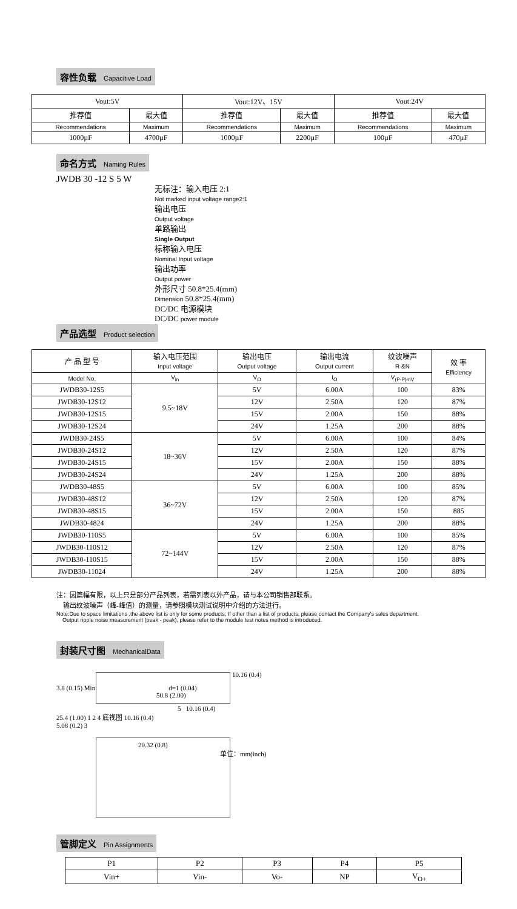容性负载 Capacitive Load
| Vout:5V | | Vout:12V、15V | | Vout:24V | |
| 推荐值 | 最大值 | 推荐值 | 最大值 | 推荐值 | 最大值 |
| Recommendations | Maximum | Recommendations | Maximum | Recommendations | Maximum |
| 1000µF | 4700µF | 1000µF | 2200µF | 100µF | 470µF |
命名方式 Naming Rules
JWDB 30 -12 S 5 W
无标注：输入电压 2:1
Not marked input voltage range2:1
输出电压
Output voltage
单路输出
Single Output
标称输入电压
Nominal Input voltage
输出功率
Output power
外形尺寸 50.8*25.4(mm)
Dimension 50.8*25.4(mm)
DC/DC 电源模块
DC/DC power module
产品选型 Product selection
| 产 品 型 号 | 输入电压范围 Input voltage | 输出电压 Output voltage | 输出电流 Output current | 纹波噪声 R &N | 效 率 Efficiency |
| Model No. | V<sub>in</sub> | V<sub>O</sub> | I<sub>O</sub> | V<sub>(P-P)mV</sub> | |
| JWDB30-12S5 | 9.5~18V | 5V | 6.00A | 100 | 83% |
| JWDB30-12S12 | | 12V | 2.50A | 120 | 87% |
| JWDB30-12S15 | | 15V | 2.00A | 150 | 88% |
| JWDB30-12S24 | | 24V | 1.25A | 200 | 88% |
| JWDB30-24S5 | 18~36V | 5V | 6.00A | 100 | 84% |
| JWDB30-24S12 | | 12V | 2.50A | 120 | 87% |
| JWDB30-24S15 | | 15V | 2.00A | 150 | 88% |
| JWDB30-24S24 | | 24V | 1.25A | 200 | 88% |
| JWDB30-48S5 | 36~72V | 5V | 6.00A | 100 | 85% |
| JWDB30-48S12 | | 12V | 2.50A | 120 | 87% |
| JWDB30-48S15 | | 15V | 2.00A | 150 | 885 |
| JWDB30-4824 | | 24V | 1.25A | 200 | 88% |
| JWDB30-110S5 | 72~144V | 5V | 6.00A | 100 | 85% |
| JWDB30-110S12 | | 12V | 2.50A | 120 | 87% |
| JWDB30-110S15 | | 15V | 2.00A | 150 | 88% |
| JWDB30-11024 | | 24V | 1.25A | 200 | 88% |
注：因篇幅有限，以上只是部分产品列表，若需列表以外产品，请与本公司销售部联系。
输出纹波噪声（峰-峰值）的测量，请参照模块测试说明中介绍的方法进行。
Note:Due to space limitations ,the above list is only for some products, If other than a list of products, please contact the Company's sales department.
Output ripple noise measurement (peak - peak), please refer to the module test notes method is introduced.
封装尺寸图 MechanicalData
10.16 (0.4)
3.8 (0.15) Min. d=1 (0.04)
50.8 (2.00)
5 10.16 (0.4)
25.4 (1.00) 1 2 4 底视图 10.16 (0.4)
5.08 (0.2) 3
20.32 (0.8)
单位：mm(inch)
管脚定义 Pin Assignments
| P1 | P2 | P3 | P4 | P5 |
| Vin+ | Vin- | Vo- | NP | V<sub>O+</sub> |